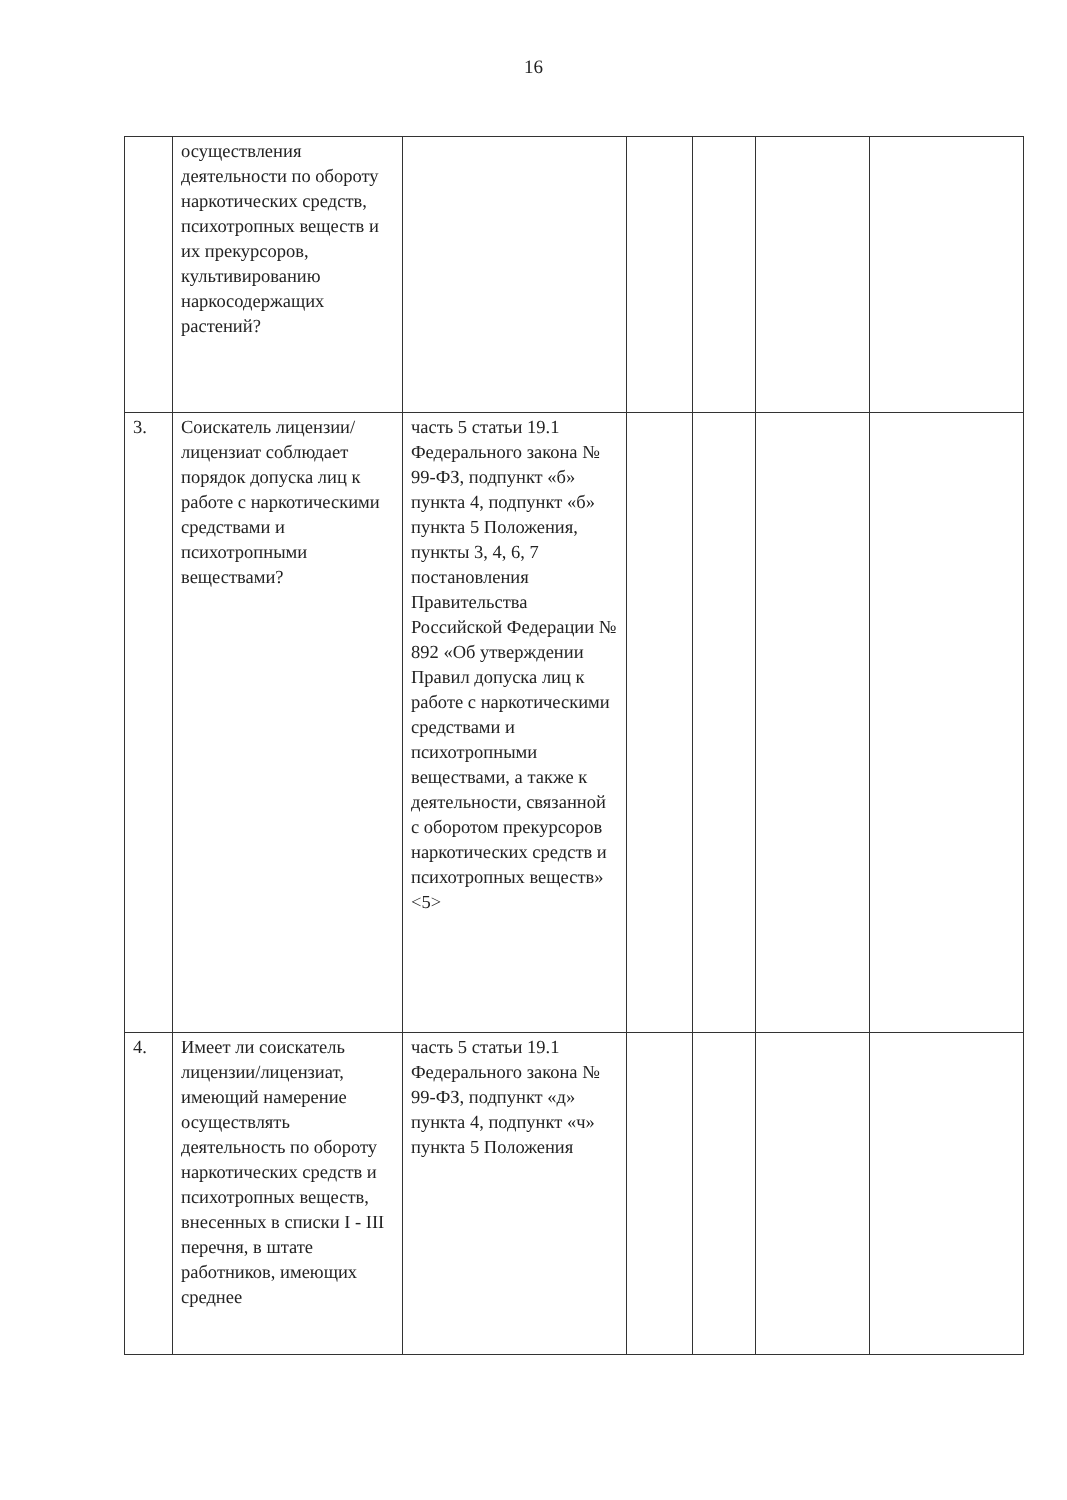16
| | осуществления деятельности по обороту наркотических средств, психотропных веществ и их прекурсоров, культивированию наркосодержащих растений? | | | | | |
| 3. | Соискатель лицензии/ лицензиат соблюдает порядок допуска лиц к работе с наркотическими средствами и психотропными веществами? | часть 5 статьи 19.1 Федерального закона № 99-ФЗ, подпункт «б» пункта 4, подпункт «б» пункта 5 Положения, пункты 3, 4, 6, 7 постановления Правительства Российской Федерации № 892 «Об утверждении Правил допуска лиц к работе с наркотическими средствами и психотропными веществами, а также к деятельности, связанной с оборотом прекурсоров наркотических средств и психотропных веществ» <5> | | | | |
| 4. | Имеет ли соискатель лицензии/лицензиат, имеющий намерение осуществлять деятельность по обороту наркотических средств и психотропных веществ, внесенных в списки I - III перечня, в штате работников, имеющих среднее | часть 5 статьи 19.1 Федерального закона № 99-ФЗ, подпункт «д» пункта 4, подпункт «ч» пункта 5 Положения | | | | |